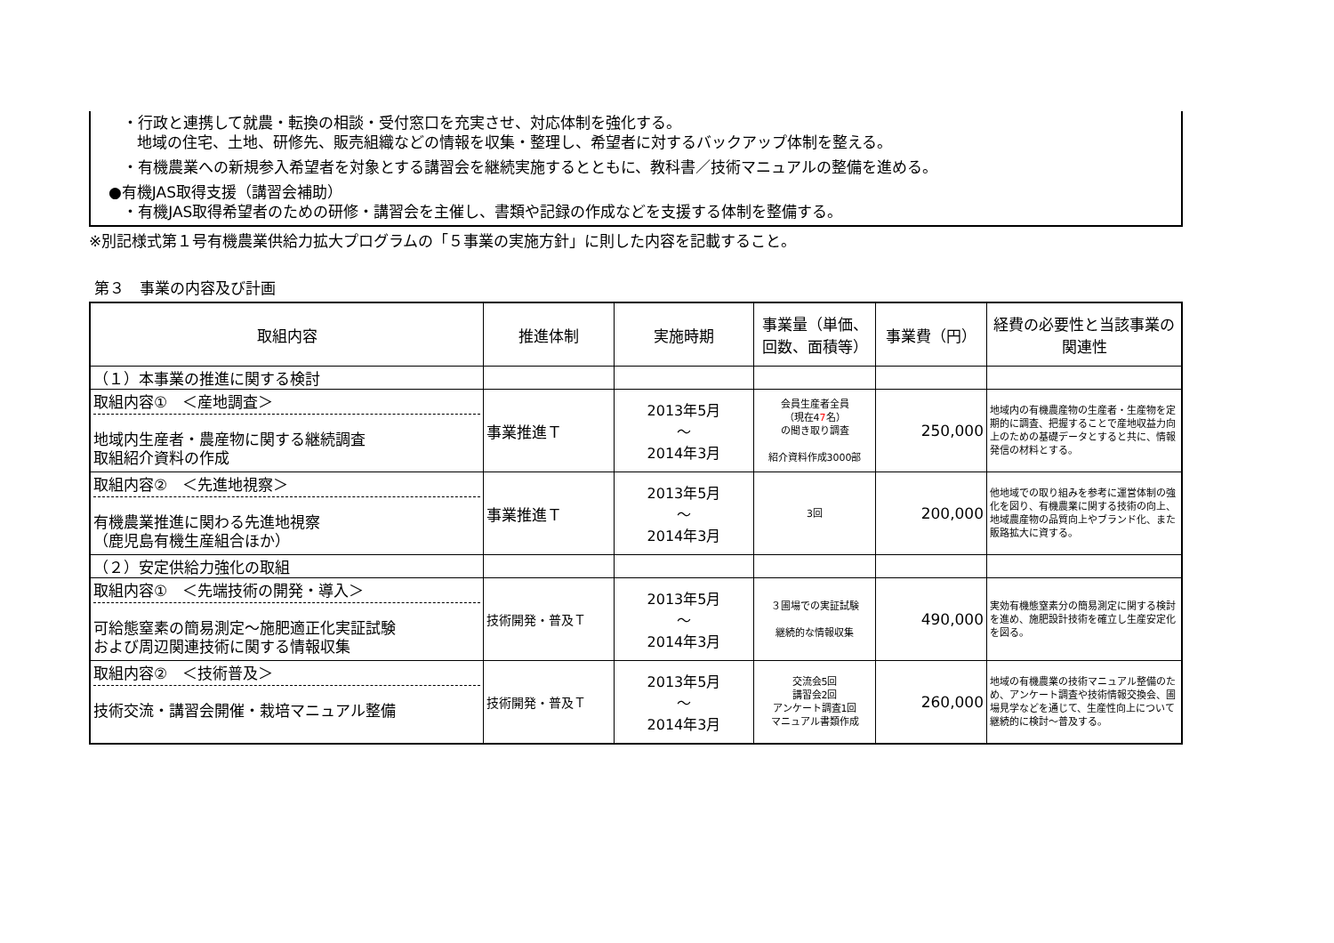・行政と連携して就農・転換の相談・受付窓口を充実させ、対応体制を強化する。
地域の住宅、土地、研修先、販売組織などの情報を収集・整理し、希望者に対するバックアップ体制を整える。
・有機農業への新規参入希望者を対象とする講習会を継続実施するとともに、教科書／技術マニュアルの整備を進める。
●有機JAS取得支援（講習会補助）
・有機JAS取得希望者のための研修・講習会を主催し、書類や記録の作成などを支援する体制を整備する。
※別記様式第１号有機農業供給力拡大プログラムの「５事業の実施方針」に則した内容を記載すること。
第３　事業の内容及び計画
| 取組内容 | 推進体制 | 実施時期 | 事業量（単価、回数、面積等） | 事業費（円） | 経費の必要性と当該事業の関連性 |
| --- | --- | --- | --- | --- | --- |
| （１）本事業の推進に関する検討 | | | | | |
| 取組内容① ＜産地調査＞ 地域内生産者・農産物に関する継続調査 取組紹介資料の作成 | 事業推進Ｔ | 2013年5月 ～ 2014年3月 | 会員生産者全員 （現在4 7 名） の聞き取り調査 紹介資料作成3000部 | 250,000 | 地域内の有機農産物の生産者・生産物を定期的に調査、把握することで産地収益力向上のための基礎データとすると共に、情報発信の材料とする。 |
| 取組内容② ＜先進地視察＞ 有機農業推進に関わる先進地視察 （鹿児島有機生産組合ほか） | 事業推進Ｔ | 2013年5月 ～ 2014年3月 | 3回 | 200,000 | 他地域での取り組みを参考に運営体制の強化を図り、有機農業に関する技術の向上、地域農産物の品質向上やブランド化、また販路拡大に資する。 |
| （２）安定供給力強化の取組 | | | | | |
| 取組内容① ＜先端技術の開発・導入＞ 可給態窒素の簡易測定～施肥適正化実証試験 および周辺関連技術に関する情報収集 | 技術開発・普及Ｔ | 2013年5月 ～ 2014年3月 | ３圃場での実証試験 継続的な情報収集 | 490,000 | 実効有機態窒素分の簡易測定に関する検討を進め、施肥設計技術を確立し生産安定化を図る。 |
| 取組内容② ＜技術普及＞ 技術交流・講習会開催・栽培マニュアル整備 | 技術開発・普及Ｔ | 2013年5月 ～ 2014年3月 | 交流会5回 講習会2回 アンケート調査1回 マニュアル書類作成 | 260,000 | 地域の有機農業の技術マニュアル整備のため、アンケート調査や技術情報交換会、圃場見学などを通じて、生産性向上について継続的に検討～普及する。 |